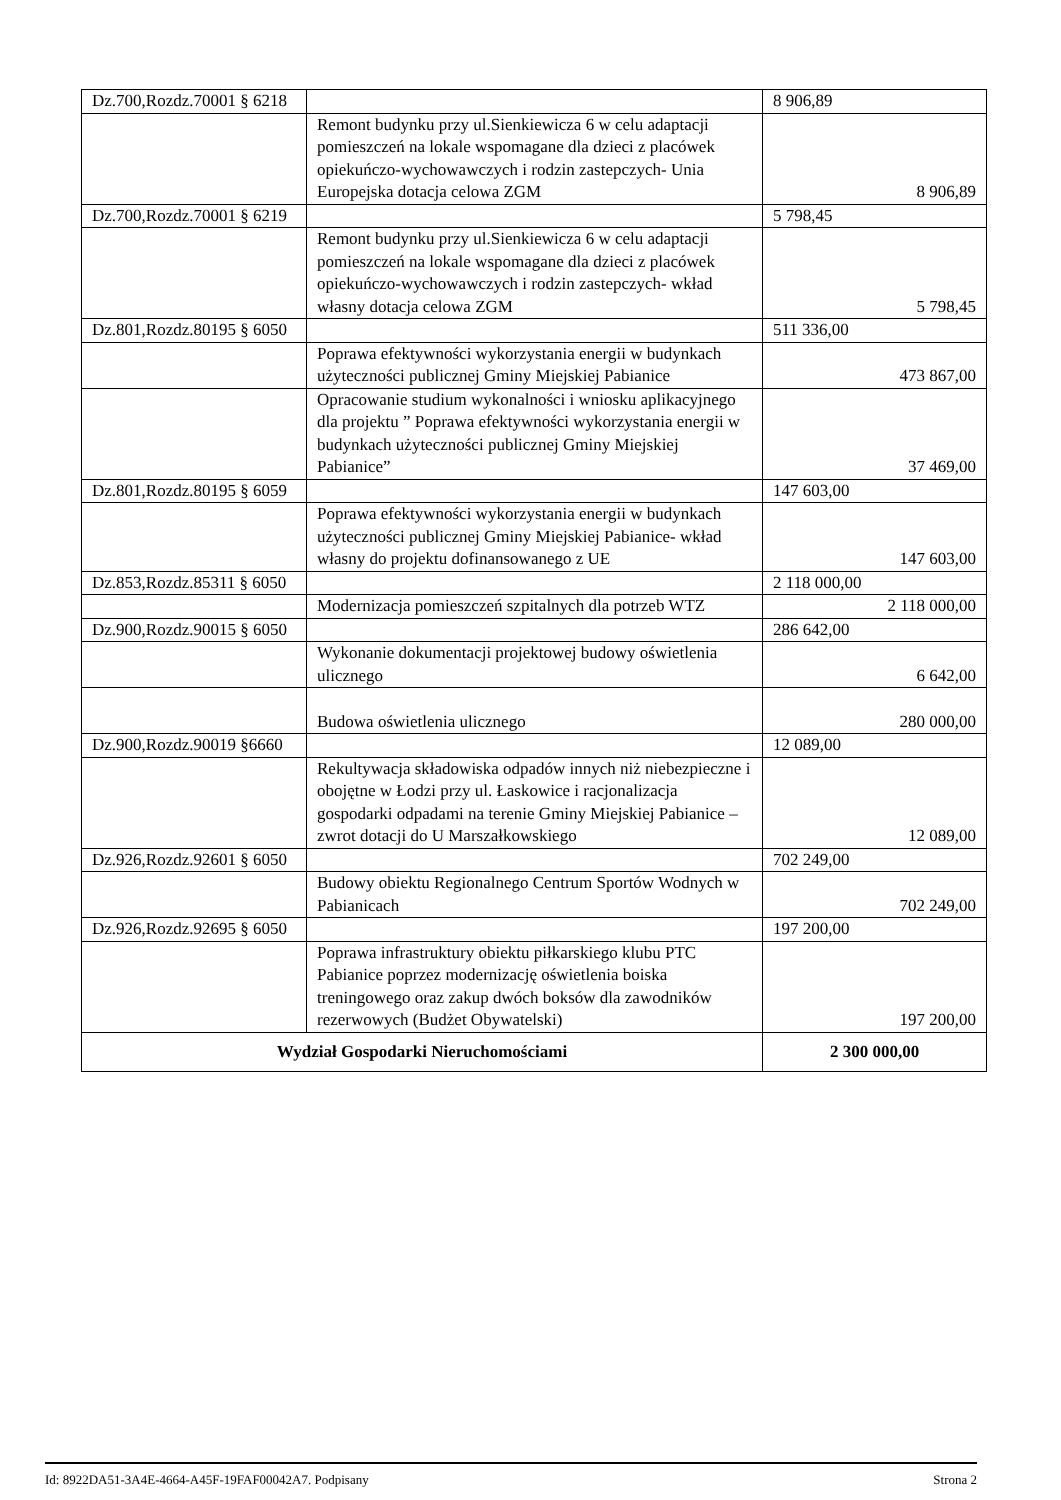| Dz.700,Rozdz.70001 § 6218 | | 8 906,89 |
| | Remont budynku przy ul.Sienkiewicza 6 w celu adaptacji pomieszczeń na lokale wspomagane dla dzieci z placówek opiekuńczo-wychowawczych i rodzin zastepczych- Unia Europejska dotacja celowa ZGM | 8 906,89 |
| Dz.700,Rozdz.70001 § 6219 | | 5 798,45 |
| | Remont budynku przy ul.Sienkiewicza 6 w celu adaptacji pomieszczeń na lokale wspomagane dla dzieci z placówek opiekuńczo-wychowawczych i rodzin zastepczych- wkład własny dotacja celowa ZGM | 5 798,45 |
| Dz.801,Rozdz.80195 § 6050 | | 511 336,00 |
| | Poprawa efektywności wykorzystania energii w budynkach użyteczności publicznej Gminy Miejskiej Pabianice | 473 867,00 |
| | Opracowanie studium wykonalności i wniosku aplikacyjnego dla projektu ” Poprawa efektywności wykorzystania energii w budynkach użyteczności publicznej Gminy Miejskiej Pabianice” | 37 469,00 |
| Dz.801,Rozdz.80195 § 6059 | | 147 603,00 |
| | Poprawa efektywności wykorzystania energii w budynkach użyteczności publicznej Gminy Miejskiej Pabianice- wkład własny do projektu dofinansowanego z UE | 147 603,00 |
| Dz.853,Rozdz.85311 § 6050 | | 2 118 000,00 |
| | Modernizacja pomieszczeń szpitalnych dla potrzeb WTZ | 2 118 000,00 |
| Dz.900,Rozdz.90015 § 6050 | | 286 642,00 |
| | Wykonanie dokumentacji projektowej budowy oświetlenia ulicznego | 6 642,00 |
| | Budowa oświetlenia ulicznego | 280 000,00 |
| Dz.900,Rozdz.90019 §6660 | | 12 089,00 |
| | Rekultywacja składowiska odpadów innych niż niebezpieczne i obojętne w Łodzi przy ul. Łaskowice i racjonalizacja gospodarki odpadami na terenie Gminy Miejskiej Pabianice – zwrot dotacji do U Marszałkowskiego | 12 089,00 |
| Dz.926,Rozdz.92601 § 6050 | | 702 249,00 |
| | Budowy obiektu Regionalnego Centrum Sportów Wodnych w Pabianicach | 702 249,00 |
| Dz.926,Rozdz.92695 § 6050 | | 197 200,00 |
| | Poprawa infrastruktury obiektu piłkarskiego klubu PTC Pabianice poprzez modernizację oświetlenia boiska treningowego oraz zakup dwóch boksów dla zawodników rezerwowych (Budżet Obywatelski) | 197 200,00 |
| Wydział Gospodarki Nieruchomościami | | 2 300 000,00 |
Id: 8922DA51-3A4E-4664-A45F-19FAF00042A7. Podpisany Strona 2